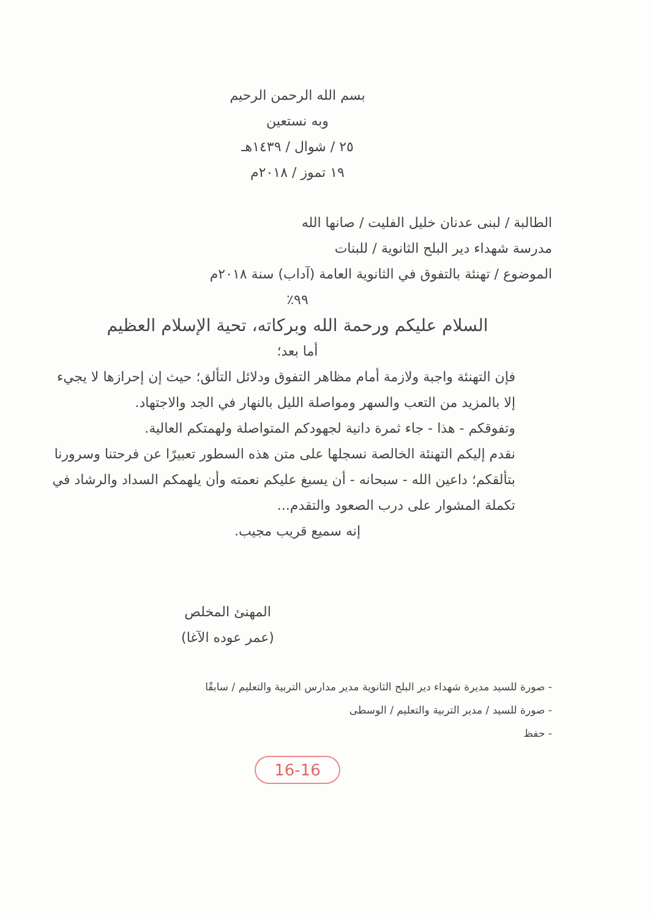بسم الله الرحمن الرحيم
وبه نستعين
٢٥ / شوال / ١٤٣٩هـ
١٩ تموز / ٢٠١٨م
الطالبة / لبنى عدنان خليل الفليت / صانها الله
مدرسة شهداء دير البلح الثانوية / للبنات
الموضوع / تهنئة بالتفوق في الثانوية العامة (آداب) سنة ٢٠١٨م
٩٩٪
السلام عليكم ورحمة الله وبركاته، تحية الإسلام العظيم
أما بعد؛
فإن التهنئة واجبة ولازمة أمام مظاهر التفوق ودلائل التألق؛ حيث إن إحرازها لا يجيء إلا بالمزيد من التعب والسهر ومواصلة الليل بالنهار في الجد والاجتهاد.
وتفوقكم - هذا - جاء ثمرة دانية لجهودكم المتواصلة ولهمتكم العالية.
نقدم إليكم التهنئة الخالصة نسجلها على متن هذه السطور تعبيرًا عن فرحتنا وسرورنا بتألقكم؛ داعين الله - سبحانه - أن يسبغ عليكم نعمته وأن يلهمكم السداد والرشاد في تكملة المشوار على درب الصعود والتقدم...
إنه سميع قريب مجيب.
المهنئ المخلص
(عمر عوده الآغا)
- صورة للسيد مديرة شهداء دير البلح الثانوية مدير مدارس التربية والتعليم / سابقًا
- صورة للسيد / مدير التربية والتعليم / الوسطى
- حفظ
16-16